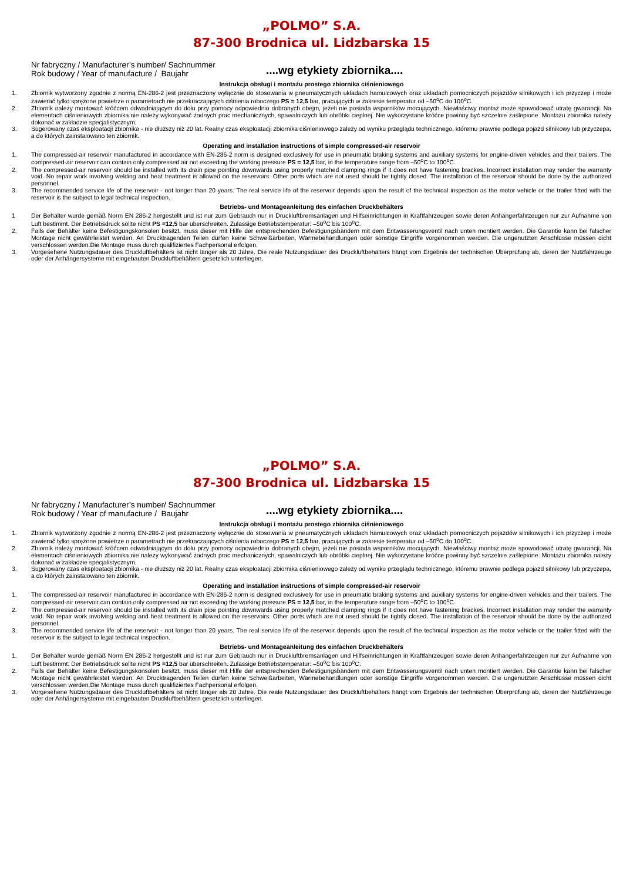„POLMO” S.A.
87-300 Brodnica ul. Lidzbarska 15
Nr fabryczny / Manufacturer’s number/ Sachnummer
Rok budowy / Year of manufacture / Baujahr
....wg etykiety zbiornika....
Instrukcja obsługi i montażu prostego zbiornika ciśnieniowego
1. Zbiornik wytworzony zgodnie z normą EN-286-2 jest przeznaczony wyłącznie do stosowania w pneumatycznych układach hamulcowych oraz układach pomocniczych pojazdów silnikowych i ich przyczep i może zawierać tylko sprężone powietrze o parametrach nie przekraczających ciśnienia roboczego PS = 12,5 bar, pracujących w zakresie temperatur od –50<sup>o</sup>C do 100<sup>o</sup>C.
2. Zbiornik należy montować króćcem odwadniającym do dołu przy pomocy odpowiednio dobranych obejm, jeżeli nie posiada wsporników mocujących. Niewłaściwy montaż może spowodować utratę gwarancji. Na elementach ciśnieniowych zbiornika nie należy wykonywać żadnych prac mechanicznych, spawalniczych lub obróbki cieplnej. Nie wykorzystane króćce powinny być szczelnie zaślepione. Montażu zbiornika należy dokonać w zakładzie specjalistycznym.
3. Sugerowany czas eksploatacji zbiornika - nie dłuższy niż 20 lat. Realny czas eksploatacji zbiornika ciśnieniowego zależy od wyniku przeglądu technicznego, któremu prawnie podlega pojazd silnikowy lub przyczepa, a do których zainstalowano ten zbiornik.
Operating and installation instructions of simple compressed-air reservoir
1. The compressed-air reservoir manufactured in accordance with EN-286-2 norm is designed exclusively for use in pneumatic braking systems and auxiliary systems for engine-driven vehicles and their trailers. The compressed-air reservoir can contain only compressed air not exceeding the working pressure PS = 12,5 bar, in the temperature range from –50<sup>o</sup>C to 100<sup>o</sup>C.
2. The compressed-air reservoir should be installed with its drain pipe pointing downwards using properly matched clamping rings if it does not have fastening brackes. Incorrect installation may render the warranty void. No repair work involving welding and heat treatment is allowed on the reservoirs. Other ports which are not used should be tightly closed. The installation of the reservoir should be done by the authorized personnel.
3. The recommended service life of the reservoir - not longer than 20 years. The real service life of the reservoir depends upon the result of the technical inspection as the motor vehicle or the trailer fitted with the reservoir is the subject to legal technical inspection.
Betriebs- und Montageanleitung des einfachen Druckbehälters
1 Der Behälter wurde gemäß Norm EN 286-2 hergestellt und ist nur zum Gebrauch nur in Druckluftbremsanlagen und Hilfseinrichtungen in Kraftfahrzeugen sowie deren Anhängerfahrzeugen nur zur Aufnahme von Luft bestimmt. Der Betriebsdruck sollte nicht PS =12,5 bar überschreiten. Zulässige Betriebstemperatur: –50<sup>o</sup>C bis 100<sup>o</sup>C.
2. Falls der Behälter keine Befestigungskonsolen besitzt, muss dieser mit Hilfe der entsprechenden Befestigungsbändern mit dem Entwässerungsventil nach unten montiert werden. Die Garantie kann bei falscher Montage nicht gewährleistet werden. An Drucktragenden Teilen dürfen keine Schweißarbeiten, Wärmebehandlungen oder sonstige Eingriffe vorgenommen werden. Die ungenutzten Anschlüsse müssen dicht verschlossen werden.Die Montage muss durch qualifiziertes Fachpersonal erfolgen.
3. Vorgesehene Nutzungsdauer des Druckluftbehälters ist nicht länger als 20 Jahre. Die reale Nutzungsdauer des Druckluftbehälters hängt vom Ergebnis der technischen Überprüfung ab, deren der Nutzfahrzeuge oder der Anhängersysteme mit eingebauten Druckluftbehältern gesetzlich unterliegen.
„POLMO” S.A.
87-300 Brodnica ul. Lidzbarska 15
Nr fabryczny / Manufacturer’s number/ Sachnummer
Rok budowy / Year of manufacture / Baujahr
....wg etykiety zbiornika....
Instrukcja obsługi i montażu prostego zbiornika ciśnieniowego
1. Zbiornik wytworzony zgodnie z normą EN-286-2 jest przeznaczony wyłącznie do stosowania w pneumatycznych układach hamulcowych oraz układach pomocniczych pojazdów silnikowych i ich przyczep i może zawierać tylko sprężone powietrze o parametrach nie przekraczających ciśnienia roboczego PS = 12,5 bar, pracujących w zakresie temperatur od –50<sup>o</sup>C do 100<sup>o</sup>C.
2. Zbiornik należy montować króćcem odwadniającym do dołu przy pomocy odpowiednio dobranych obejm, jeżeli nie posiada wsporników mocujących. Niewłaściwy montaż może spowodować utratę gwarancji. Na elementach ciśnieniowych zbiornika nie należy wykonywać żadnych prac mechanicznych, spawalniczych lub obróbki cieplnej. Nie wykorzystane króćce powinny być szczelnie zaślepione. Montażu zbiornika należy dokonać w zakładzie specjalistycznym.
3. Sugerowany czas eksploatacji zbiornika - nie dłuższy niż 20 lat. Realny czas eksploatacji zbiornika ciśnieniowego zależy od wyniku przeglądu technicznego, któremu prawnie podlega pojazd silnikowy lub przyczepa, a do których zainstalowano ten zbiornik.
Operating and installation instructions of simple compressed-air reservoir
1. The compressed-air reservoir manufactured in accordance with EN-286-2 norm is designed exclusively for use in pneumatic braking systems and auxiliary systems for engine-driven vehicles and their trailers. The compressed-air reservoir can contain only compressed air not exceeding the working pressure PS = 12,5 bar, in the temperature range from –50<sup>o</sup>C to 100<sup>o</sup>C.
2. The compressed-air reservoir should be installed with its drain pipe pointing downwards using properly matched clamping rings if it does not have fastening brackes. Incorrect installation may render the warranty void. No repair work involving welding and heat treatment is allowed on the reservoirs. Other ports which are not used should be tightly closed. The installation of the reservoir should be done by the authorized personnel.
3. The recommended service life of the reservoir - not longer than 20 years. The real service life of the reservoir depends upon the result of the technical inspection as the motor vehicle or the trailer fitted with the reservoir is the subject to legal technical inspection.
Betriebs- und Montageanleitung des einfachen Druckbehälters
1. Der Behälter wurde gemäß Norm EN 286-2 hergestellt und ist nur zum Gebrauch nur in Druckluftbremsanlagen und Hilfseinrichtungen in Kraftfahrzeugen sowie deren Anhängerfahrzeugen nur zur Aufnahme von Luft bestimmt. Der Betriebsdruck sollte nicht PS =12,5 bar überschreiten. Zulässige Betriebstemperatur: –50<sup>o</sup>C bis 100<sup>o</sup>C.
2. Falls der Behälter keine Befestigungskonsolen besitzt, muss dieser mit Hilfe der entsprechenden Befestigungsbändern mit dem Entwässerungsventil nach unten montiert werden. Die Garantie kann bei falscher Montage nicht gewährleistet werden. An Drucktragenden Teilen dürfen keine Schweißarbeiten, Wärmebehandlungen oder sonstige Eingriffe vorgenommen werden. Die ungenutzten Anschlüsse müssen dicht verschlossen werden.Die Montage muss durch qualifiziertes Fachpersonal erfolgen.
3. Vorgesehene Nutzungsdauer des Druckluftbehälters ist nicht länger als 20 Jahre. Die reale Nutzungsdauer des Druckluftbehälters hängt vom Ergebnis der technischen Überprüfung ab, deren der Nutzfahrzeuge oder der Anhängersysteme mit eingebauten Druckluftbehältern gesetzlich unterliegen.